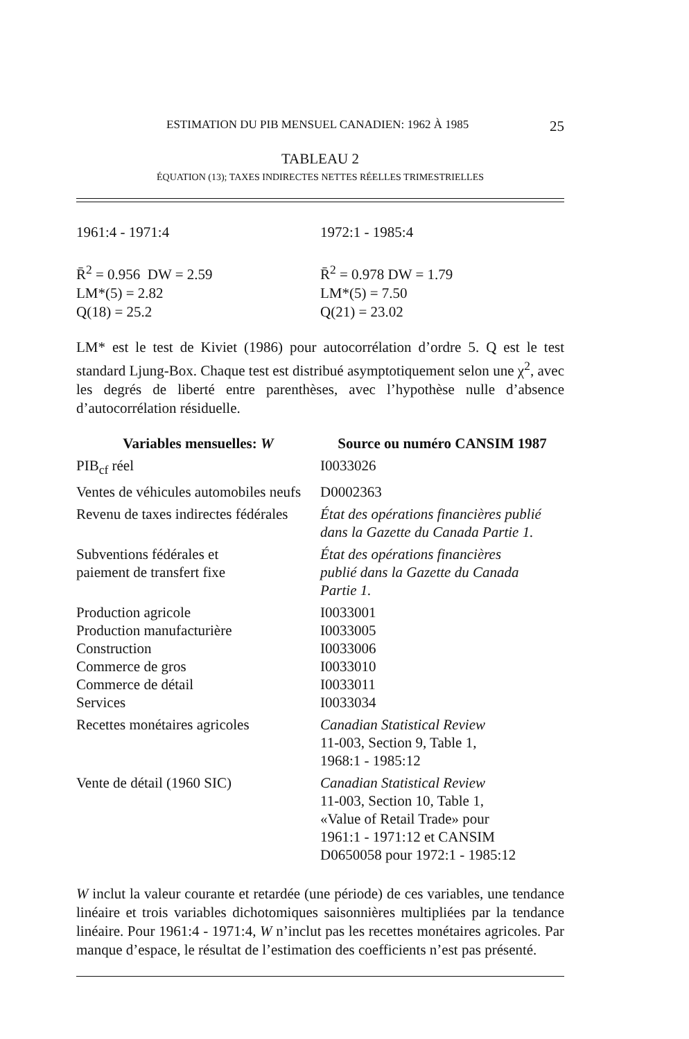ESTIMATION DU PIB MENSUEL CANADIEN: 1962 À 1985 25
TABLEAU 2
ÉQUATION (13); TAXES INDIRECTES NETTES RÉELLES TRIMESTRIELLES
1961:4 - 1971:4
R̄<sup>2</sup> = 0.956 DW = 2.59
LM*(5) = 2.82
Q(18) = 25.2
1972:1 - 1985:4
R̄<sup>2</sup> = 0.978 DW = 1.79
LM*(5) = 7.50
Q(21) = 23.02
LM* est le test de Kiviet (1986) pour autocorrélation d’ordre 5. Q est le test standard Ljung-Box. Chaque test est distribué asymptotiquement selon une χ<sup>2</sup>, avec les degrés de liberté entre parenthèses, avec l’hypothèse nulle d’absence d’autocorrélation résiduelle.
| Variables mensuelles: W | Source ou numéro CANSIM 1987 |
| --- | --- |
| PIB<sub>cf</sub> réel | I0033026 |
| Ventes de véhicules automobiles neufs | D0002363 |
| Revenu de taxes indirectes fédérales | État des opérations financières publié dans la Gazette du Canada Partie 1. |
| Subventions fédérales et paiement de transfert fixe | État des opérations financières publié dans la Gazette du Canada Partie 1. |
| Production agricole Production manufacturière Construction Commerce de gros Commerce de détail Services | I0033001 I0033005 I0033006 I0033010 I0033011 I0033034 |
| Recettes monétaires agricoles | Canadian Statistical Review 11-003, Section 9, Table 1, 1968:1 - 1985:12 |
| Vente de détail (1960 SIC) | Canadian Statistical Review 11-003, Section 10, Table 1, «Value of Retail Trade» pour 1961:1 - 1971:12 et CANSIM D0650058 pour 1972:1 - 1985:12 |
W inclut la valeur courante et retardée (une période) de ces variables, une tendance linéaire et trois variables dichotomiques saisonnières multipliées par la tendance linéaire. Pour 1961:4 - 1971:4, W n’inclut pas les recettes monétaires agricoles. Par manque d’espace, le résultat de l’estimation des coefficients n’est pas présenté.